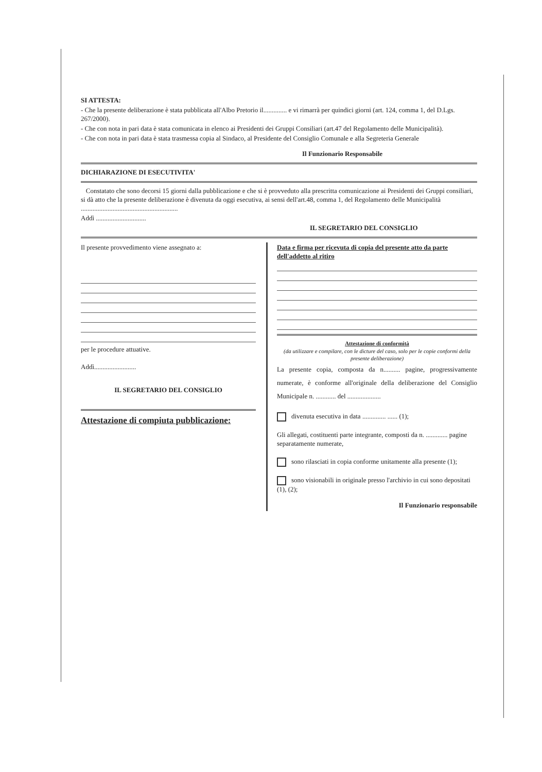SI ATTESTA:
- Che la presente deliberazione è stata pubblicata all'Albo Pretorio il.............. e vi rimarrà per quindici giorni (art. 124, comma 1, del D.Lgs. 267/2000).
- Che con nota in pari data è stata comunicata in elenco ai Presidenti dei Gruppi Consiliari (art.47 del Regolamento delle Municipalità).
- Che con nota in pari data è stata trasmessa copia al Sindaco, al Presidente del Consiglio Comunale e alla Segreteria Generale
Il Funzionario Responsabile
DICHIARAZIONE DI ESECUTIVITA'
Constatato che sono decorsi 15 giorni dalla pubblicazione e che si è provveduto alla prescritta comunicazione ai Presidenti dei Gruppi consiliari, si dà atto che la presente deliberazione è divenuta da oggi esecutiva, ai sensi dell'art.48, comma 1, del Regolamento delle Municipalità ..........................................................
Addì ..............................
IL SEGRETARIO DEL CONSIGLIO
Il presente provvedimento viene assegnato a:
per le procedure attuative.
Addì.........................
IL SEGRETARIO DEL CONSIGLIO
Attestazione di compiuta pubblicazione:
Data e firma per ricevuta di copia del presente atto da parte dell'addetto al ritiro
Attestazione di conformità
(da utilizzare e compilare, con le dicture del caso, solo per le copie conformi della presente deliberazione)
La presente copia, composta da n.......... pagine, progressivamente numerate, è conforme all'originale della deliberazione del Consiglio Municipale n. ............ del ....................
divenuta esecutiva in data .............. ...... (1);
Gli allegati, costituenti parte integrante, composti da n. ............. pagine separatamente numerate,
sono rilasciati in copia conforme unitamente alla presente (1);
sono visionabili in originale presso l'archivio in cui sono depositati (1), (2);
Il Funzionario responsabile